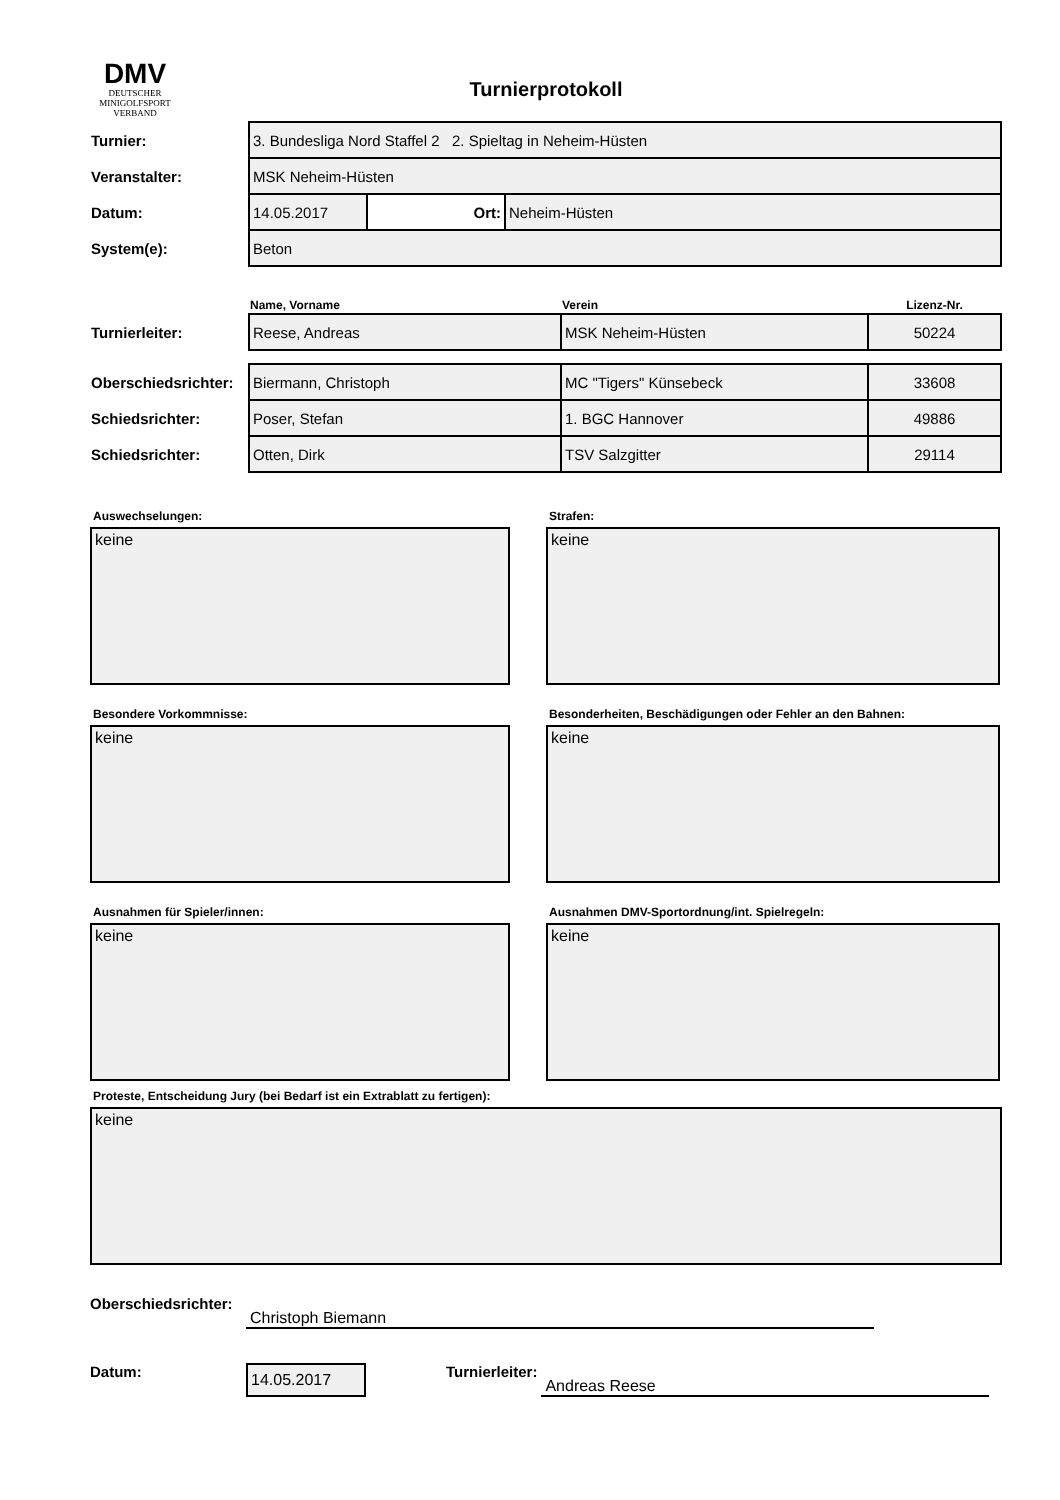DMV
DEUTSCHER
MINIGOLFSPORT
VERBAND
Turnierprotokoll
| Turnier: | 3. Bundesliga Nord Staffel 2 2. Spieltag in Neheim-Hüsten | | |
| Veranstalter: | MSK Neheim-Hüsten | | |
| Datum: | 14.05.2017 | Ort: | Neheim-Hüsten |
| System(e): | Beton | | |
| | Name, Vorname | Verein | Lizenz-Nr. |
| Turnierleiter: | Reese, Andreas | MSK Neheim-Hüsten | 50224 |
| Oberschiedsrichter: | Biermann, Christoph | MC "Tigers" Künsebeck | 33608 |
| Schiedsrichter: | Poser, Stefan | 1. BGC Hannover | 49886 |
| Schiedsrichter: | Otten, Dirk | TSV Salzgitter | 29114 |
Auswechselungen:
keine
Strafen:
keine
Besondere Vorkommnisse:
keine
Besonderheiten, Beschädigungen oder Fehler an den Bahnen:
keine
Ausnahmen für Spieler/innen:
keine
Ausnahmen DMV-Sportordnung/int. Spielregeln:
keine
Proteste, Entscheidung Jury (bei Bedarf ist ein Extrablatt zu fertigen):
keine
Oberschiedsrichter: Christoph Biemann
Datum: 14.05.2017 Turnierleiter: Andreas Reese